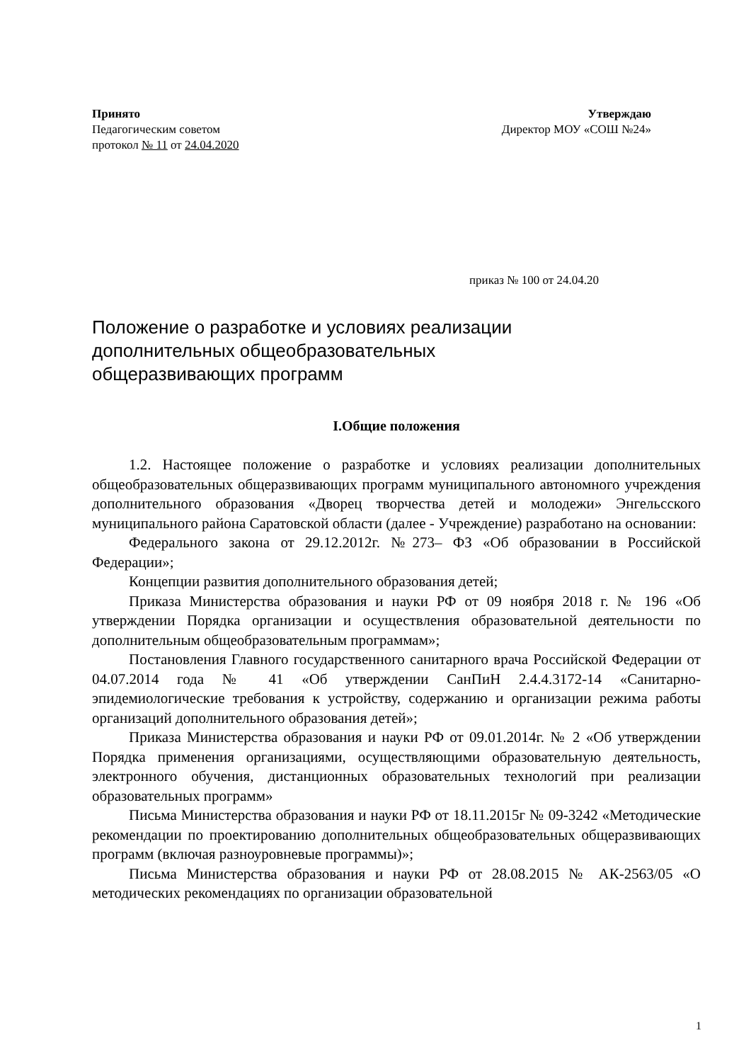Принято
Педагогическим советом
протокол № 11 от 24.04.2020
Утверждаю
Директор МОУ «СОШ №24»
приказ № 100 от 24.04.20
Положение о разработке и условиях реализации
дополнительных общеобразовательных
общеразвивающих программ
I.Общие положения
1.2. Настоящее положение о разработке и условиях реализации дополнительных общеобразовательных общеразвивающих программ муниципального автономного учреждения дополнительного образования «Дворец творчества детей и молодежи» Энгельсского муниципального района Саратовской области (далее - Учреждение) разработано на основании:
Федерального закона от 29.12.2012г. №273– ФЗ «Об образовании в Российской Федерации»;
Концепции развития дополнительного образования детей;
Приказа Министерства образования и науки РФ от 09 ноября 2018 г. № 196 «Об утверждении Порядка организации и осуществления образовательной деятельности по дополнительным общеобразовательным программам»;
Постановления Главного государственного санитарного врача Российской Федерации от 04.07.2014 года № 41 «Об утверждении СанПиН 2.4.4.3172-14 «Санитарно-эпидемиологические требования к устройству, содержанию и организации режима работы организаций дополнительного образования детей»;
Приказа Министерства образования и науки РФ от 09.01.2014г. № 2 «Об утверждении Порядка применения организациями, осуществляющими образовательную деятельность, электронного обучения, дистанционных образовательных технологий при реализации образовательных программ»
Письма Министерства образования и науки РФ от 18.11.2015г № 09-3242 «Методические рекомендации по проектированию дополнительных общеобразовательных общеразвивающих программ (включая разноуровневые программы)»;
Письма Министерства образования и науки РФ от 28.08.2015 № АК-2563/05 «О методических рекомендациях по организации образовательной
1